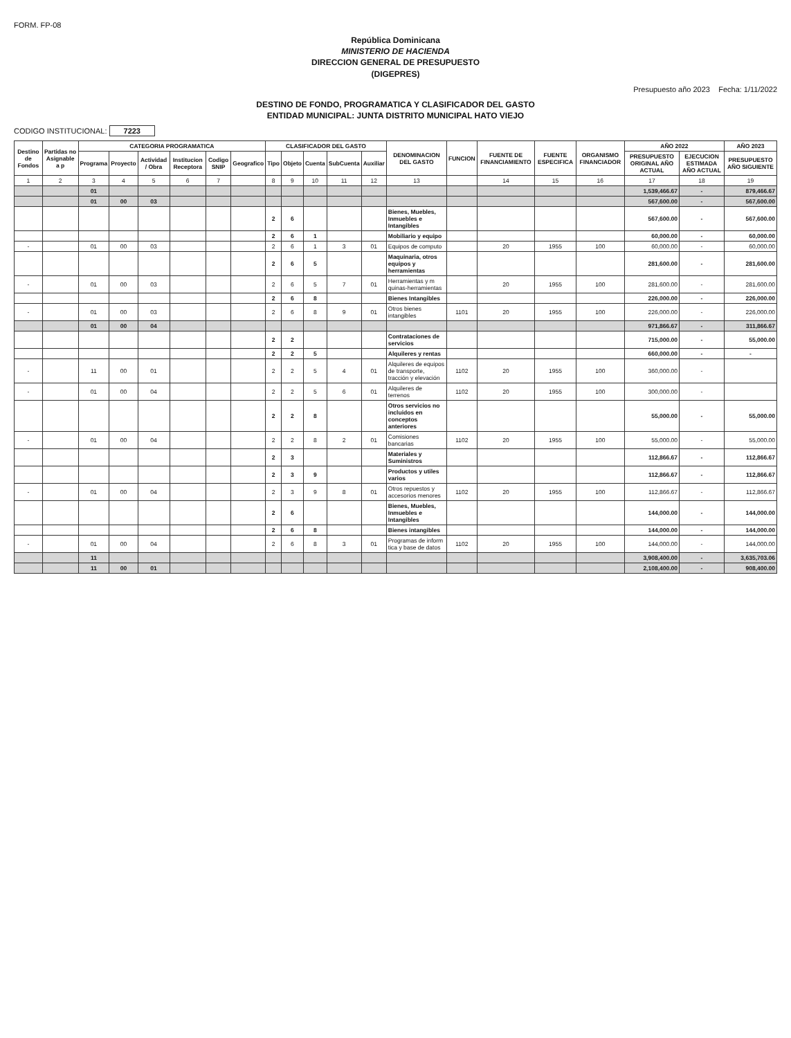FORM. FP-08
República Dominicana
MINISTERIO DE HACIENDA
DIRECCION GENERAL DE PRESUPUESTO
(DIGEPRES)
Presupuesto año 2023 Fecha: 1/11/2022
DESTINO DE FONDO, PROGRAMATICA Y CLASIFICADOR DEL GASTO
ENTIDAD MUNICIPAL: JUNTA DISTRITO MUNICIPAL HATO VIEJO
CODIGO INSTITUCIONAL: 7223
| Destino de Fondos | Partidas no Asignable a p | CATEGORIA PROGRAMATICA | | | | | | CLASIFICADOR DEL GASTO | | | | | DENOMINACION DEL GASTO | FUNCION | FUENTE DE FINANCIAMIENTO | FUENTE ESPECIFICA | ORGANISMO FINANCIADOR | AÑO 2022 | | AÑO 2023 |
| --- | --- | --- | --- | --- | --- | --- | --- | --- | --- | --- | --- | --- | --- | --- | --- | --- | --- | --- | --- | --- |
| | | Programa | Proyecto | Actividad / Obra | Institucion Receptora | Codigo SNIP | Geografico | Tipo | Objeto | Cuenta | SubCuenta | Auxiliar | | | | | | PRESUPUESTO ORIGINAL AÑO ACTUAL | EJECUCION ESTIMADA AÑO ACTUAL | PRESUPUESTO AÑO SIGUIENTE |
| 1 | 2 | 3 | 4 | 5 | 6 | 7 | | 8 | 9 | 10 | 11 | 12 | 13 | | 14 | 15 | 16 | 17 | 18 | 19 |
| | | 01 | | | | | | | | | | | | | | | | 1,539,466.67 | - | 879,466.67 |
| | | 01 | 00 | 03 | | | | | | | | | | | | | | 567,600.00 | - | 567,600.00 |
| | | | | | | | | 2 | 6 | | | | Bienes, Muebles, Inmuebles e Intangibles | | | | | 567,600.00 | - | 567,600.00 |
| | | | | | | | | 2 | 6 | 1 | | | Mobiliario y equipo | | | | | 60,000.00 | - | 60,000.00 |
| - | | 01 | 00 | 03 | | | | 2 | 6 | 1 | 3 | 01 | Equipos de computo | | 20 | 1955 | 100 | 60,000.00 | - | 60,000.00 |
| | | | | | | | | 2 | 6 | 5 | | | Maquinaria, otros equipos y herramientas | | | | | 281,600.00 | - | 281,600.00 |
| - | | 01 | 00 | 03 | | | | 2 | 6 | 5 | 7 | 01 | Herramientas y m quinas-herramientas | | 20 | 1955 | 100 | 281,600.00 | - | 281,600.00 |
| | | | | | | | | 2 | 6 | 8 | | | Bienes Intangibles | | | | | 226,000.00 | - | 226,000.00 |
| - | | 01 | 00 | 03 | | | | 2 | 6 | 8 | 9 | 01 | Otros bienes intangibles | 1101 | 20 | 1955 | 100 | 226,000.00 | - | 226,000.00 |
| | | 01 | 00 | 04 | | | | | | | | | | | | | | 971,866.67 | - | 311,866.67 |
| | | | | | | | | 2 | 2 | | | | Contrataciones de servicios | | | | | 715,000.00 | - | 55,000.00 |
| | | | | | | | | 2 | 2 | 5 | | | Alquileres y rentas | | | | | 660,000.00 | - | - |
| - | | 11 | 00 | 01 | | | | 2 | 2 | 5 | 4 | 01 | Alquileres de equipos de transporte, tracción y elevación | 1102 | 20 | 1955 | 100 | 360,000.00 | - | |
| - | | 01 | 00 | 04 | | | | 2 | 2 | 5 | 6 | 01 | Alquileres de terrenos | 1102 | 20 | 1955 | 100 | 300,000.00 | - | |
| | | | | | | | | 2 | 2 | 8 | | | Otros servicios no incluidos en conceptos anteriores | | | | | 55,000.00 | - | 55,000.00 |
| - | | 01 | 00 | 04 | | | | 2 | 2 | 8 | 2 | 01 | Comisiones bancarias | 1102 | 20 | 1955 | 100 | 55,000.00 | - | 55,000.00 |
| | | | | | | | | 2 | 3 | | | | Materiales y Suministros | | | | | 112,866.67 | - | 112,866.67 |
| | | | | | | | | 2 | 3 | 9 | | | Productos y utiles varios | | | | | 112,866.67 | - | 112,866.67 |
| - | | 01 | 00 | 04 | | | | 2 | 3 | 9 | 8 | 01 | Otros repuestos y accesorios menores | 1102 | 20 | 1955 | 100 | 112,866.67 | - | 112,866.67 |
| | | | | | | | | 2 | 6 | | | | Bienes, Muebles, Inmuebles e Intangibles | | | | | 144,000.00 | - | 144,000.00 |
| | | | | | | | | 2 | 6 | 8 | | | Bienes intangibles | | | | | 144,000.00 | - | 144,000.00 |
| - | | 01 | 00 | 04 | | | | 2 | 6 | 8 | 3 | 01 | Programas de inform tica y base de datos | 1102 | 20 | 1955 | 100 | 144,000.00 | - | 144,000.00 |
| | | 11 | | | | | | | | | | | | | | | | 3,908,400.00 | - | 3,635,703.06 |
| | | 11 | 00 | 01 | | | | | | | | | | | | | | 2,108,400.00 | - | 908,400.00 |